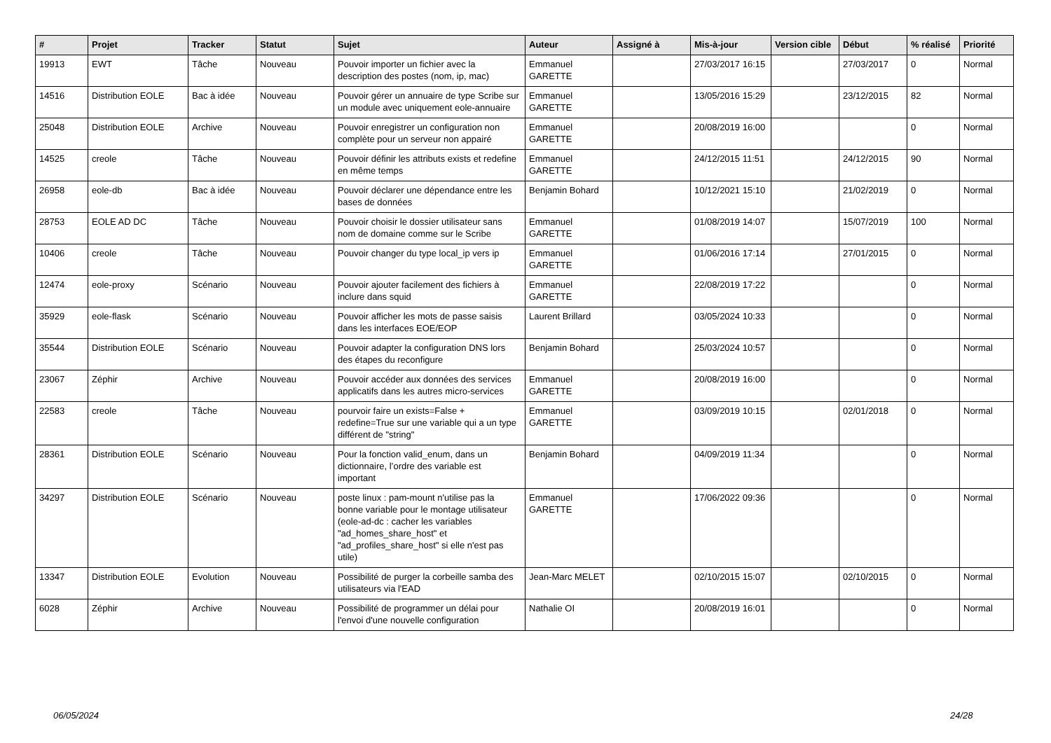| # | Projet | Tracker | Statut | Sujet | Auteur | Assigné à | Mis-à-jour | Version cible | Début | % réalisé | Priorité |
| --- | --- | --- | --- | --- | --- | --- | --- | --- | --- | --- | --- |
| 19913 | EWT | Tâche | Nouveau | Pouvoir importer un fichier avec la description des postes (nom, ip, mac) | Emmanuel GARETTE | | 27/03/2017 16:15 | | 27/03/2017 | 0 | Normal |
| 14516 | Distribution EOLE | Bac à idée | Nouveau | Pouvoir gérer un annuaire de type Scribe sur un module avec uniquement eole-annuaire | Emmanuel GARETTE | | 13/05/2016 15:29 | | 23/12/2015 | 82 | Normal |
| 25048 | Distribution EOLE | Archive | Nouveau | Pouvoir enregistrer un configuration non complète pour un serveur non appairé | Emmanuel GARETTE | | 20/08/2019 16:00 | | | 0 | Normal |
| 14525 | creole | Tâche | Nouveau | Pouvoir définir les attributs exists et redefine en même temps | Emmanuel GARETTE | | 24/12/2015 11:51 | | 24/12/2015 | 90 | Normal |
| 26958 | eole-db | Bac à idée | Nouveau | Pouvoir déclarer une dépendance entre les bases de données | Benjamin Bohard | | 10/12/2021 15:10 | | 21/02/2019 | 0 | Normal |
| 28753 | EOLE AD DC | Tâche | Nouveau | Pouvoir choisir le dossier utilisateur sans nom de domaine comme sur le Scribe | Emmanuel GARETTE | | 01/08/2019 14:07 | | 15/07/2019 | 100 | Normal |
| 10406 | creole | Tâche | Nouveau | Pouvoir changer du type local_ip vers ip | Emmanuel GARETTE | | 01/06/2016 17:14 | | 27/01/2015 | 0 | Normal |
| 12474 | eole-proxy | Scénario | Nouveau | Pouvoir ajouter facilement des fichiers à inclure dans squid | Emmanuel GARETTE | | 22/08/2019 17:22 | | | 0 | Normal |
| 35929 | eole-flask | Scénario | Nouveau | Pouvoir afficher les mots de passe saisis dans les interfaces EOE/EOP | Laurent Brillard | | 03/05/2024 10:33 | | | 0 | Normal |
| 35544 | Distribution EOLE | Scénario | Nouveau | Pouvoir adapter la configuration DNS lors des étapes du reconfigure | Benjamin Bohard | | 25/03/2024 10:57 | | | 0 | Normal |
| 23067 | Zéphir | Archive | Nouveau | Pouvoir accéder aux données des services applicatifs dans les autres micro-services | Emmanuel GARETTE | | 20/08/2019 16:00 | | | 0 | Normal |
| 22583 | creole | Tâche | Nouveau | pourvoir faire un exists=False + redefine=True sur une variable qui a un type différent de "string" | Emmanuel GARETTE | | 03/09/2019 10:15 | | 02/01/2018 | 0 | Normal |
| 28361 | Distribution EOLE | Scénario | Nouveau | Pour la fonction valid_enum, dans un dictionnaire, l’ordre des variable est important | Benjamin Bohard | | 04/09/2019 11:34 | | | 0 | Normal |
| 34297 | Distribution EOLE | Scénario | Nouveau | poste linux : pam-mount n'utilise pas la bonne variable pour le montage utilisateur (eole-ad-dc : cacher les variables "ad_homes_share_host" et "ad_profiles_share_host" si elle n'est pas utile) | Emmanuel GARETTE | | 17/06/2022 09:36 | | | 0 | Normal |
| 13347 | Distribution EOLE | Evolution | Nouveau | Possibilité de purger la corbeille samba des utilisateurs via l'EAD | Jean-Marc MELET | | 02/10/2015 15:07 | | 02/10/2015 | 0 | Normal |
| 6028 | Zéphir | Archive | Nouveau | Possibilité de programmer un délai pour l'envoi d'une nouvelle configuration | Nathalie OI | | 20/08/2019 16:01 | | | 0 | Normal |
06/05/2024 24/28